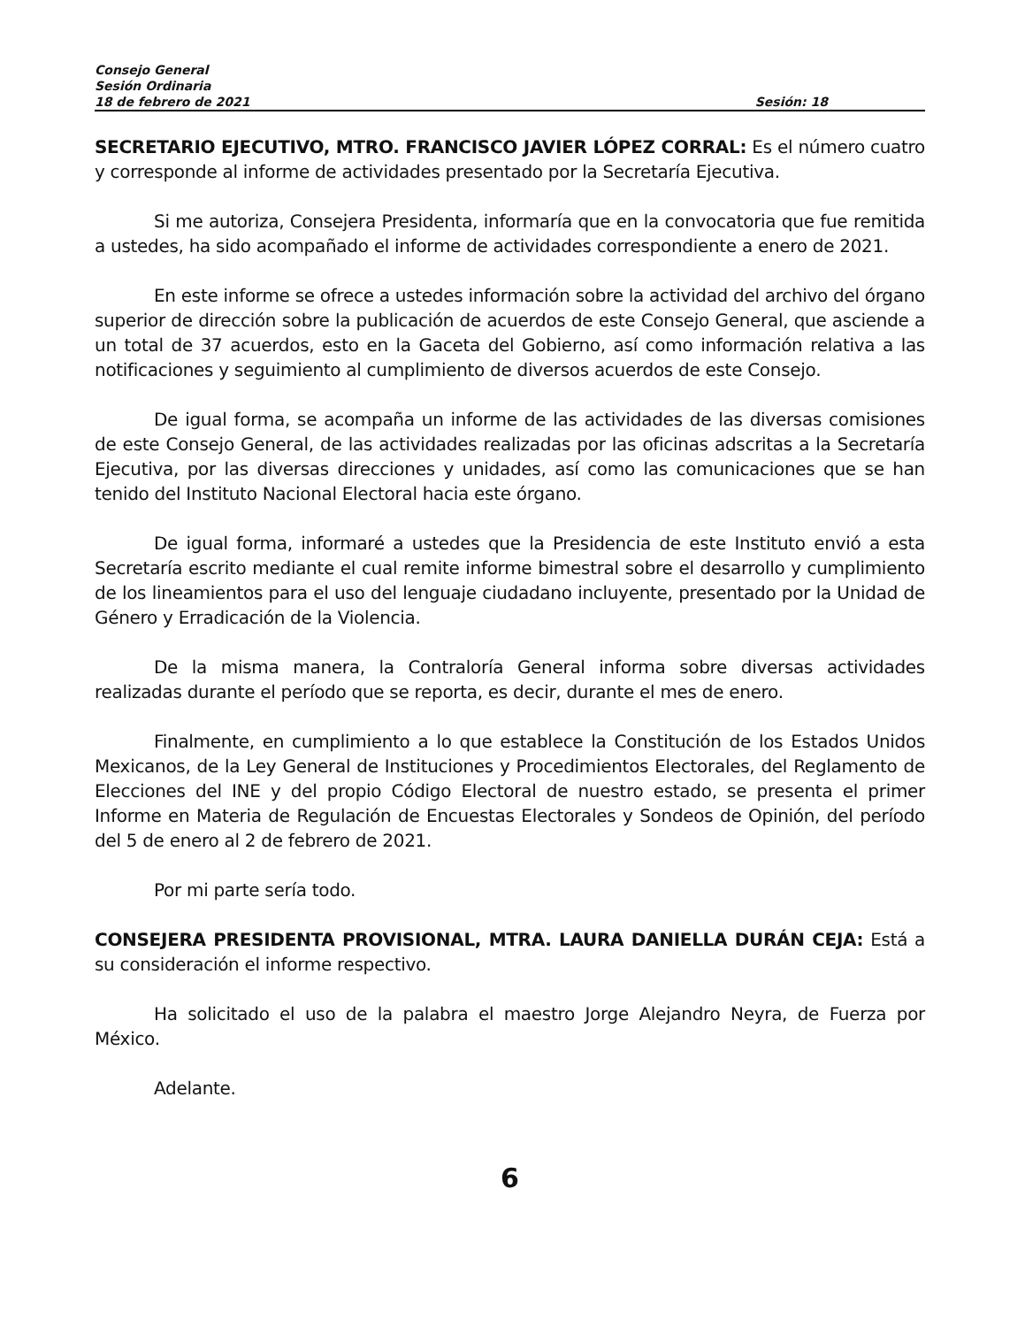Consejo General
Sesión Ordinaria
18 de febrero de 2021 Sesión: 18
SECRETARIO EJECUTIVO, MTRO. FRANCISCO JAVIER LÓPEZ CORRAL: Es el número cuatro y corresponde al informe de actividades presentado por la Secretaría Ejecutiva.
Si me autoriza, Consejera Presidenta, informaría que en la convocatoria que fue remitida a ustedes, ha sido acompañado el informe de actividades correspondiente a enero de 2021.
En este informe se ofrece a ustedes información sobre la actividad del archivo del órgano superior de dirección sobre la publicación de acuerdos de este Consejo General, que asciende a un total de 37 acuerdos, esto en la Gaceta del Gobierno, así como información relativa a las notificaciones y seguimiento al cumplimiento de diversos acuerdos de este Consejo.
De igual forma, se acompaña un informe de las actividades de las diversas comisiones de este Consejo General, de las actividades realizadas por las oficinas adscritas a la Secretaría Ejecutiva, por las diversas direcciones y unidades, así como las comunicaciones que se han tenido del Instituto Nacional Electoral hacia este órgano.
De igual forma, informaré a ustedes que la Presidencia de este Instituto envió a esta Secretaría escrito mediante el cual remite informe bimestral sobre el desarrollo y cumplimiento de los lineamientos para el uso del lenguaje ciudadano incluyente, presentado por la Unidad de Género y Erradicación de la Violencia.
De la misma manera, la Contraloría General informa sobre diversas actividades realizadas durante el período que se reporta, es decir, durante el mes de enero.
Finalmente, en cumplimiento a lo que establece la Constitución de los Estados Unidos Mexicanos, de la Ley General de Instituciones y Procedimientos Electorales, del Reglamento de Elecciones del INE y del propio Código Electoral de nuestro estado, se presenta el primer Informe en Materia de Regulación de Encuestas Electorales y Sondeos de Opinión, del período del 5 de enero al 2 de febrero de 2021.
Por mi parte sería todo.
CONSEJERA PRESIDENTA PROVISIONAL, MTRA. LAURA DANIELLA DURÁN CEJA: Está a su consideración el informe respectivo.
Ha solicitado el uso de la palabra el maestro Jorge Alejandro Neyra, de Fuerza por México.
Adelante.
6